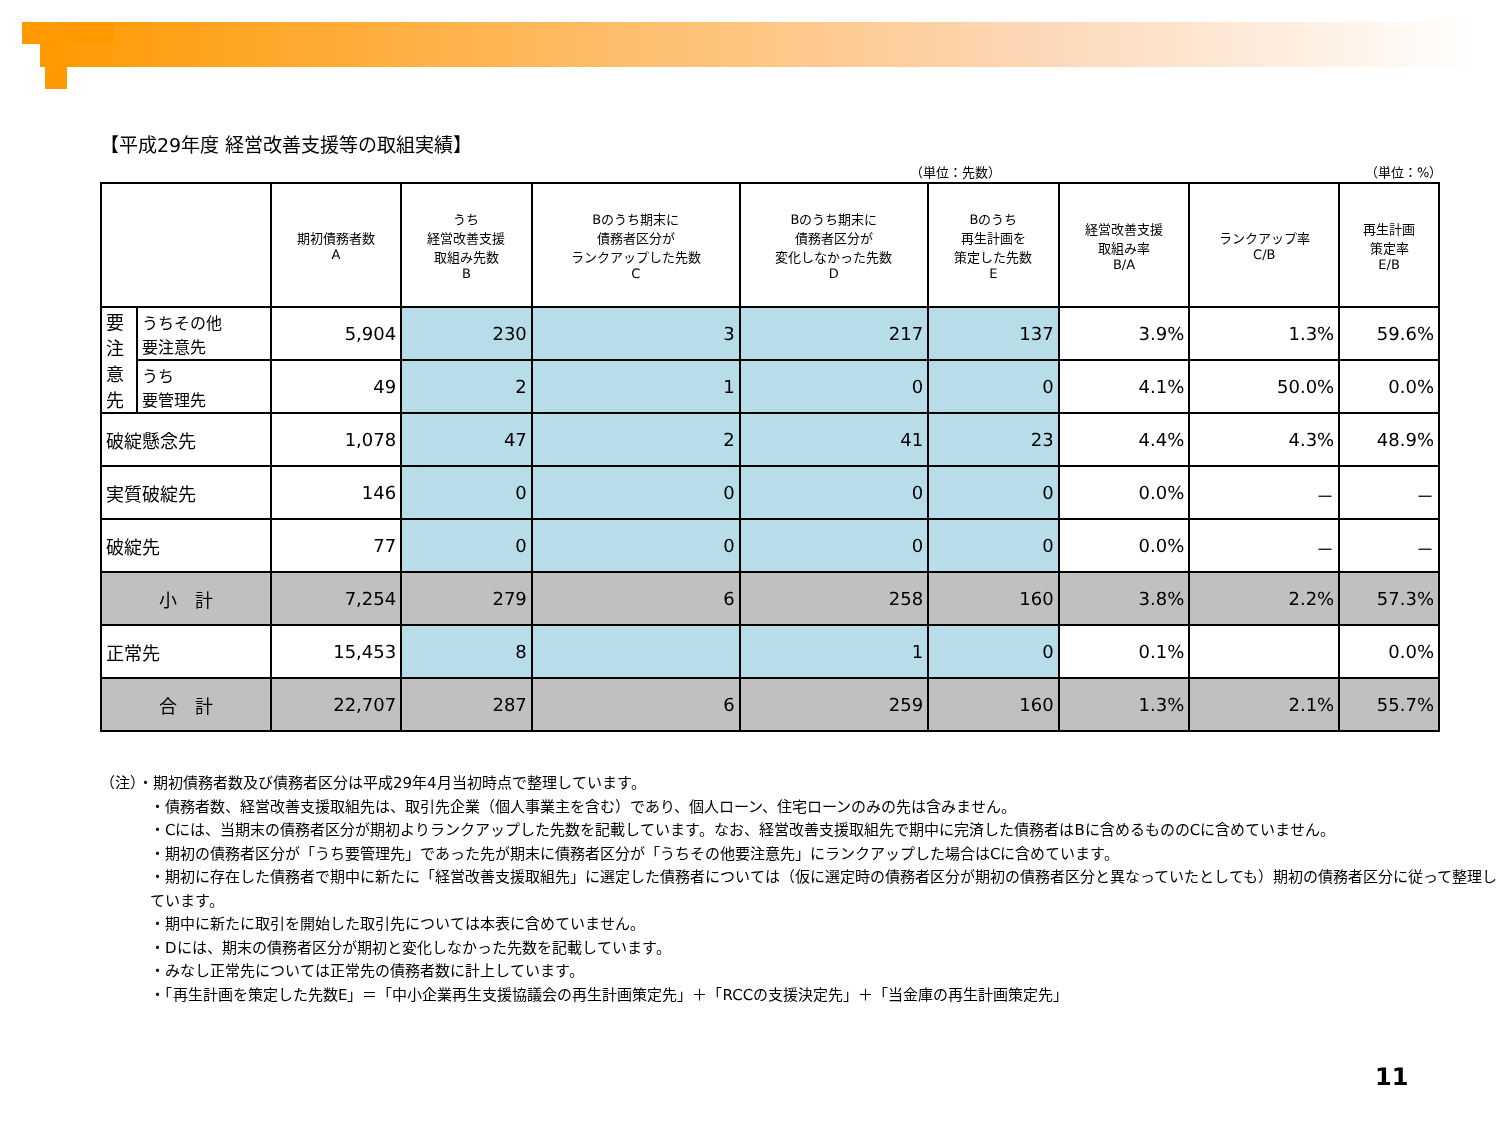【平成29年度 経営改善支援等の取組実績】
（単位：先数） （単位：%）
| | | 期初債務者数 A | うち 経営改善支援 取組み先数 B | Bのうち期末に 債務者区分が ランクアップした先数 C | Bのうち期末に 債務者区分が 変化しなかった先数 D | Bのうち 再生計画を 策定した先数 E | 経営改善支援 取組み率 B/A | ランクアップ率 C/B | 再生計画 策定率 E/B |
| --- | --- | --- | --- | --- | --- | --- | --- | --- | --- |
| 要 注 意 先 | うちその他 要注意先 | 5,904 | 230 | 3 | 217 | 137 | 3.9% | 1.3% | 59.6% |
| | うち 要管理先 | 49 | 2 | 1 | 0 | 0 | 4.1% | 50.0% | 0.0% |
| 破綻懸念先 | | 1,078 | 47 | 2 | 41 | 23 | 4.4% | 4.3% | 48.9% |
| 実質破綻先 | | 146 | 0 | 0 | 0 | 0 | 0.0% | － | － |
| 破綻先 | | 77 | 0 | 0 | 0 | 0 | 0.0% | － | － |
| 小 計 | | 7,254 | 279 | 6 | 258 | 160 | 3.8% | 2.2% | 57.3% |
| 正常先 | | 15,453 | 8 | | 1 | 0 | 0.1% | | 0.0% |
| 合 計 | | 22,707 | 287 | 6 | 259 | 160 | 1.3% | 2.1% | 55.7% |
（注）・期初債務者数及び債務者区分は平成29年4月当初時点で整理しています。
・債務者数、経営改善支援取組先は、取引先企業（個人事業主を含む）であり、個人ローン、住宅ローンのみの先は含みません。
・Cには、当期末の債務者区分が期初よりランクアップした先数を記載しています。なお、経営改善支援取組先で期中に完済した債務者はBに含めるもののCに含めていません。
・期初の債務者区分が「うち要管理先」であった先が期末に債務者区分が「うちその他要注意先」にランクアップした場合はCに含めています。
・期初に存在した債務者で期中に新たに「経営改善支援取組先」に選定した債務者については（仮に選定時の債務者区分が期初の債務者区分と異なっていたとしても）期初の債務者区分に従って整理しています。
・期中に新たに取引を開始した取引先については本表に含めていません。
・Dには、期末の債務者区分が期初と変化しなかった先数を記載しています。
・みなし正常先については正常先の債務者数に計上しています。
・「再生計画を策定した先数E」＝「中小企業再生支援協議会の再生計画策定先」＋「RCCの支援決定先」＋「当金庫の再生計画策定先」
11